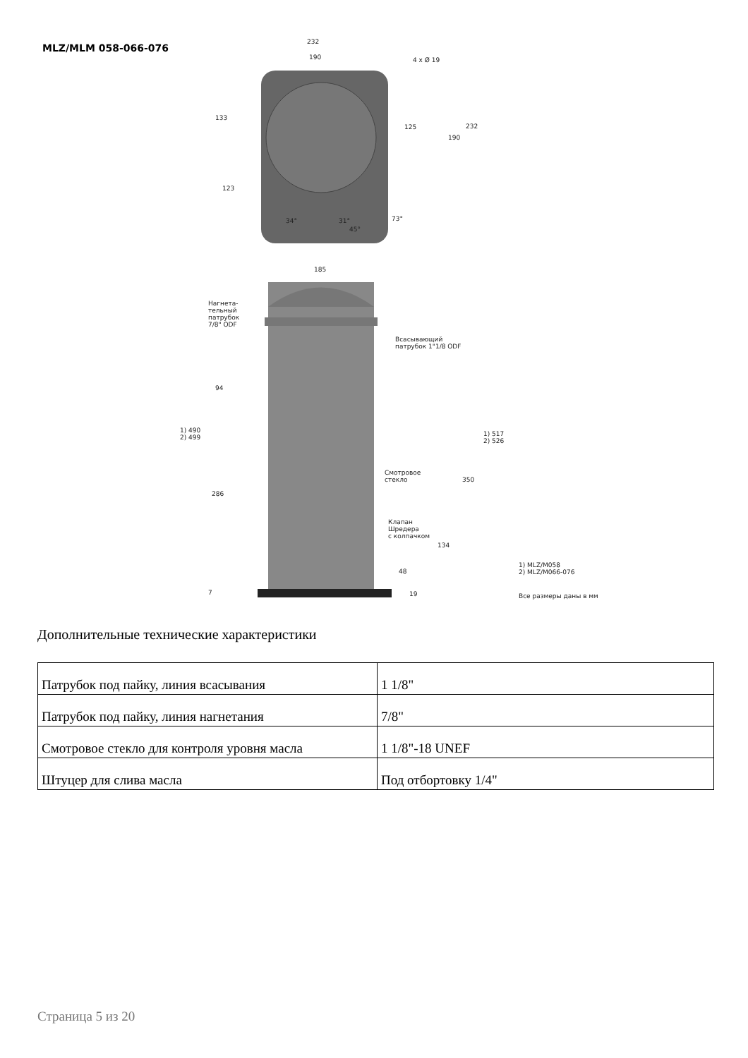MLZ/MLM 058-066-076
232
190 4 x Ø 19
133
125
190
232
123
34° 31°
45°
73°
185
Нагнета-
тельный
патрубок
7/8" ODF
Всасывающий
патрубок 1"1/8 ODF
94
1) 490
2) 499
1) 517
2) 526
Смотровое
стекло 350
286
Клапан
Шредера
с колпачком
134
48
1) MLZ/M058
2) MLZ/M066-076
7 19 Все размеры даны в мм
Дополнительные технические характеристики
| Патрубок под пайку, линия всасывания | 1 1/8" |
| Патрубок под пайку, линия нагнетания | 7/8" |
| Смотровое стекло для контроля уровня масла | 1 1/8"-18 UNEF |
| Штуцер для слива масла | Под отбортовку 1/4" |
Страница 5 из 20